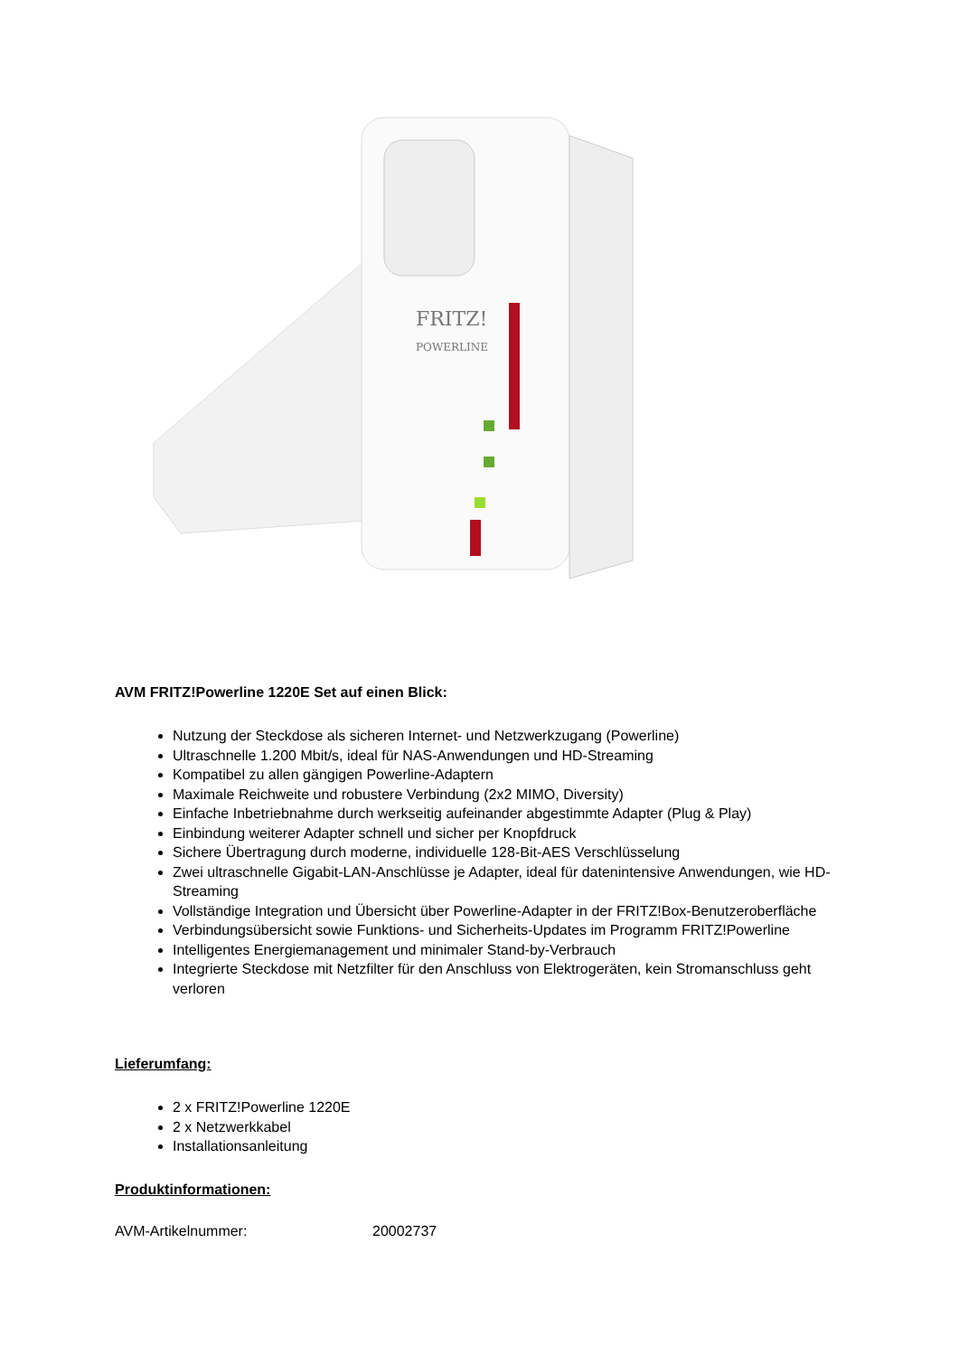FRITZ!
POWERLINE
AVM FRITZ!Powerline 1220E Set auf einen Blick:
Nutzung der Steckdose als sicheren Internet- und Netzwerkzugang (Powerline)
Ultraschnelle 1.200 Mbit/s, ideal für NAS-Anwendungen und HD-Streaming
Kompatibel zu allen gängigen Powerline-Adaptern
Maximale Reichweite und robustere Verbindung (2x2 MIMO, Diversity)
Einfache Inbetriebnahme durch werkseitig aufeinander abgestimmte Adapter (Plug & Play)
Einbindung weiterer Adapter schnell und sicher per Knopfdruck
Sichere Übertragung durch moderne, individuelle 128-Bit-AES Verschlüsselung
Zwei ultraschnelle Gigabit-LAN-Anschlüsse je Adapter, ideal für datenintensive Anwendungen, wie HD-Streaming
Vollständige Integration und Übersicht über Powerline-Adapter in der FRITZ!Box-Benutzeroberfläche
Verbindungsübersicht sowie Funktions- und Sicherheits-Updates im Programm FRITZ!Powerline
Intelligentes Energiemanagement und minimaler Stand-by-Verbrauch
Integrierte Steckdose mit Netzfilter für den Anschluss von Elektrogeräten, kein Stromanschluss geht verloren
Lieferumfang:
2 x FRITZ!Powerline 1220E
2 x Netzwerkkabel
Installationsanleitung
Produktinformationen:
AVM-Artikelnummer: 20002737